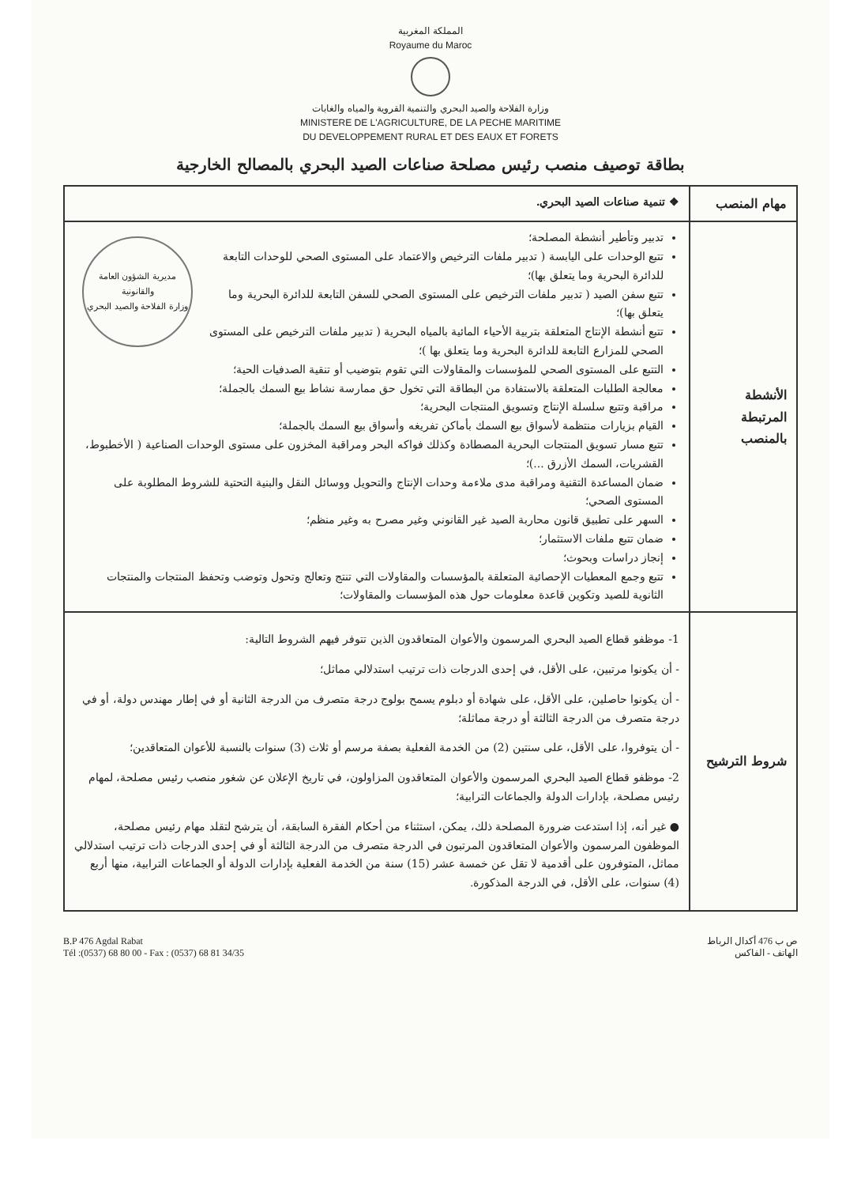المملكة المغربية
Royaume du Maroc
وزارة الفلاحة والصيد البحري والتنمية القروية والمياه والغابات
MINISTERE DE L'AGRICULTURE, DE LA PECHE MARITIME
DU DEVELOPPEMENT RURAL ET DES EAUX ET FORETS
بطاقة توصيف منصب رئيس مصلحة صناعات الصيد البحري بالمصالح الخارجية
| مهام المنصب | ❖ تنمية صناعات الصيد البحري. |
| الأنشطة المرتبطة بالمنصب | مديرية الشؤون العامة والقانونية وزارة الفلاحة والصيد البحري تدبير وتأطير أنشطة المصلحة؛ تتبع الوحدات على اليابسة ( تدبير ملفات الترخيص والاعتماد على المستوى الصحي للوحدات التابعة للدائرة البحرية وما يتعلق بها)؛ تتبع سفن الصيد ( تدبير ملفات الترخيص على المستوى الصحي للسفن التابعة للدائرة البحرية وما يتعلق بها)؛ تتبع أنشطة الإنتاج المتعلقة بتربية الأحياء المائية بالمياه البحرية ( تدبير ملفات الترخيص على المستوى الصحي للمزارع التابعة للدائرة البحرية وما يتعلق بها )؛ التتبع على المستوى الصحي للمؤسسات والمقاولات التي تقوم بتوضيب أو تنقية الصدفيات الحية؛ معالجة الطلبات المتعلقة بالاستفادة من البطاقة التي تخول حق ممارسة نشاط بيع السمك بالجملة؛ مراقبة وتتبع سلسلة الإنتاج وتسويق المنتجات البحرية؛ القيام بزيارات منتظمة لأسواق بيع السمك بأماكن تفريغه وأسواق بيع السمك بالجملة؛ تتبع مسار تسويق المنتجات البحرية المصطادة وكذلك فواكه البحر ومراقبة المخزون على مستوى الوحدات الصناعية ( الأخطبوط، القشريات، السمك الأزرق ...)؛ ضمان المساعدة التقنية ومراقبة مدى ملاءمة وحدات الإنتاج والتحويل ووسائل النقل والبنية التحتية للشروط المطلوبة على المستوى الصحي؛ السهر على تطبيق قانون محاربة الصيد غير القانوني وغير مصرح به وغير منظم؛ ضمان تتبع ملفات الاستثمار؛ إنجاز دراسات وبحوث؛ تتبع وجمع المعطيات الإحصائية المتعلقة بالمؤسسات والمقاولات التي تنتج وتعالج وتحول وتوضب وتحفظ المنتجات والمنتجات الثانوية للصيد وتكوين قاعدة معلومات حول هذه المؤسسات والمقاولات؛ |
| شروط الترشيح | 1- موظفو قطاع الصيد البحري المرسمون والأعوان المتعاقدون الذين تتوفر فيهم الشروط التالية: - أن يكونوا مرتبين، على الأقل، في إحدى الدرجات ذات ترتيب استدلالي مماثل؛ - أن يكونوا حاصلين، على الأقل، على شهادة أو دبلوم يسمح بولوج درجة متصرف من الدرجة الثانية أو في إطار مهندس دولة، أو في درجة متصرف من الدرجة الثالثة أو درجة مماثلة؛ - أن يتوفروا، على الأقل، على سنتين (2) من الخدمة الفعلية بصفة مرسم أو ثلاث (3) سنوات بالنسبة للأعوان المتعاقدين؛ 2- موظفو قطاع الصيد البحري المرسمون والأعوان المتعاقدون المزاولون، في تاريخ الإعلان عن شغور منصب رئيس مصلحة، لمهام رئيس مصلحة، بإدارات الدولة والجماعات الترابية؛ ● غير أنه، إذا استدعت ضرورة المصلحة ذلك، يمكن، استثناء من أحكام الفقرة السابقة، أن يترشح لتقلد مهام رئيس مصلحة، الموظفون المرسمون والأعوان المتعاقدون المرتبون في الدرجة متصرف من الدرجة الثالثة أو في إحدى الدرجات ذات ترتيب استدلالي مماثل، المتوفرون على أقدمية لا تقل عن خمسة عشر (15) سنة من الخدمة الفعلية بإدارات الدولة أو الجماعات الترابية، منها أربع (4) سنوات، على الأقل، في الدرجة المذكورة. |
B.P 476 Agdal Rabat
Tél :(0537) 68 80 00 - Fax : (0537) 68 81 34/35
ص ب 476 أكدال الرباط
الهاتف - الفاكس